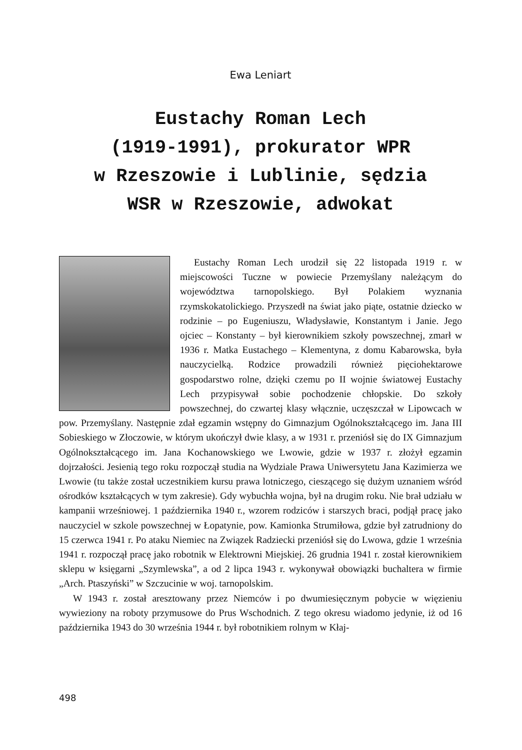Ewa Leniart
Eustachy Roman Lech
(1919-1991), prokurator WPR
w Rzeszowie i Lublinie, sędzia
WSR w Rzeszowie, adwokat
Eustachy Roman Lech urodził się 22 listopada 1919 r. w miejscowości Tuczne w powiecie Przemyślany należącym do województwa tarnopolskiego. Był Polakiem wyznania rzymskokatolickiego. Przyszedł na świat jako piąte, ostatnie dziecko w rodzinie – po Eugeniuszu, Władysławie, Konstantym i Janie. Jego ojciec – Konstanty – był kierownikiem szkoły powszechnej, zmarł w 1936 r. Matka Eustachego – Klementyna, z domu Kabarowska, była nauczycielką. Rodzice prowadzili również pięciohektarowe gospodarstwo rolne, dzięki czemu po II wojnie światowej Eustachy Lech przypisywał sobie pochodzenie chłopskie. Do szkoły powszechnej, do czwartej klasy włącznie, uczęszczał w Lipowcach w pow. Przemyślany. Następnie zdał egzamin wstępny do Gimnazjum Ogólnokształcącego im. Jana III Sobieskiego w Złoczowie, w którym ukończył dwie klasy, a w 1931 r. przeniósł się do IX Gimnazjum Ogólnokształcącego im. Jana Kochanowskiego we Lwowie, gdzie w 1937 r. złożył egzamin dojrzałości. Jesienią tego roku rozpoczął studia na Wydziale Prawa Uniwersytetu Jana Kazimierza we Lwowie (tu także został uczestnikiem kursu prawa lotniczego, cieszącego się dużym uznaniem wśród ośrodków kształcących w tym zakresie). Gdy wybuchła wojna, był na drugim roku. Nie brał udziału w kampanii wrześniowej. 1 października 1940 r., wzorem rodziców i starszych braci, podjął pracę jako nauczyciel w szkole powszechnej w Łopatynie, pow. Kamionka Strumiłowa, gdzie był zatrudniony do 15 czerwca 1941 r. Po ataku Niemiec na Związek Radziecki przeniósł się do Lwowa, gdzie 1 września 1941 r. rozpoczął pracę jako robotnik w Elektrowni Miejskiej. 26 grudnia 1941 r. został kierownikiem sklepu w księgarni „Szymlewska”, a od 2 lipca 1943 r. wykonywał obowiązki buchaltera w firmie „Arch. Ptaszyński” w Szczucinie w woj. tarnopolskim.
W 1943 r. został aresztowany przez Niemców i po dwumiesięcznym pobycie w więzieniu wywieziony na roboty przymusowe do Prus Wschodnich. Z tego okresu wiadomo jedynie, iż od 16 października 1943 do 30 września 1944 r. był robotnikiem rolnym w Kłaj-
498